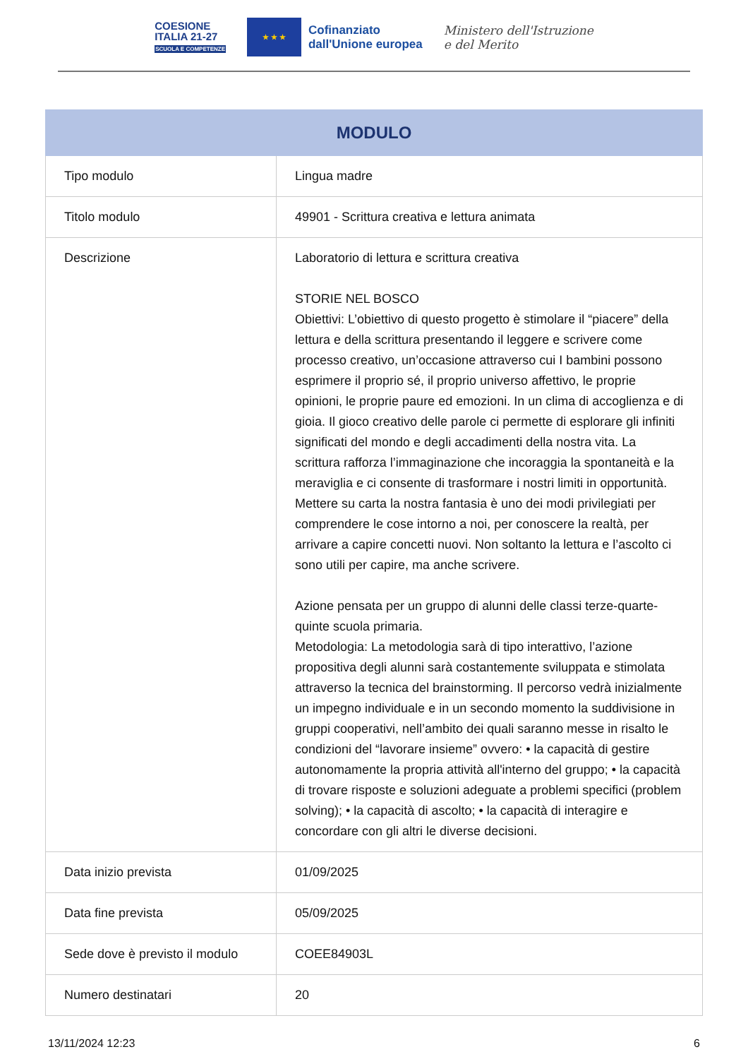COESIONE
ITALIA 21-27
SCUOLA E COMPETENZE
★ ★ ★
Cofinanziato
dall'Unione europea
Ministero dell'Istruzione
e del Merito
| MODULO | |
| --- | --- |
| Tipo modulo | Lingua madre |
| Titolo modulo | 49901 - Scrittura creativa e lettura animata |
| Descrizione | Laboratorio di lettura e scrittura creativa STORIE NEL BOSCO Obiettivi: L’obiettivo di questo progetto è stimolare il “piacere” della lettura e della scrittura presentando il leggere e scrivere come processo creativo, un’occasione attraverso cui I bambini possono esprimere il proprio sé, il proprio universo affettivo, le proprie opinioni, le proprie paure ed emozioni. In un clima di accoglienza e di gioia. Il gioco creativo delle parole ci permette di esplorare gli infiniti significati del mondo e degli accadimenti della nostra vita. La scrittura rafforza l’immaginazione che incoraggia la spontaneità e la meraviglia e ci consente di trasformare i nostri limiti in opportunità. Mettere su carta la nostra fantasia è uno dei modi privilegiati per comprendere le cose intorno a noi, per conoscere la realtà, per arrivare a capire concetti nuovi. Non soltanto la lettura e l’ascolto ci sono utili per capire, ma anche scrivere. Azione pensata per un gruppo di alunni delle classi terze-quarte-quinte scuola primaria. Metodologia: La metodologia sarà di tipo interattivo, l’azione propositiva degli alunni sarà costantemente sviluppata e stimolata attraverso la tecnica del brainstorming. Il percorso vedrà inizialmente un impegno individuale e in un secondo momento la suddivisione in gruppi cooperativi, nell’ambito dei quali saranno messe in risalto le condizioni del “lavorare insieme” ovvero: • la capacità di gestire autonomamente la propria attività all'interno del gruppo; • la capacità di trovare risposte e soluzioni adeguate a problemi specifici (problem solving); • la capacità di ascolto; • la capacità di interagire e concordare con gli altri le diverse decisioni. |
| Data inizio prevista | 01/09/2025 |
| Data fine prevista | 05/09/2025 |
| Sede dove è previsto il modulo | COEE84903L |
| Numero destinatari | 20 |
13/11/2024 12:23 6